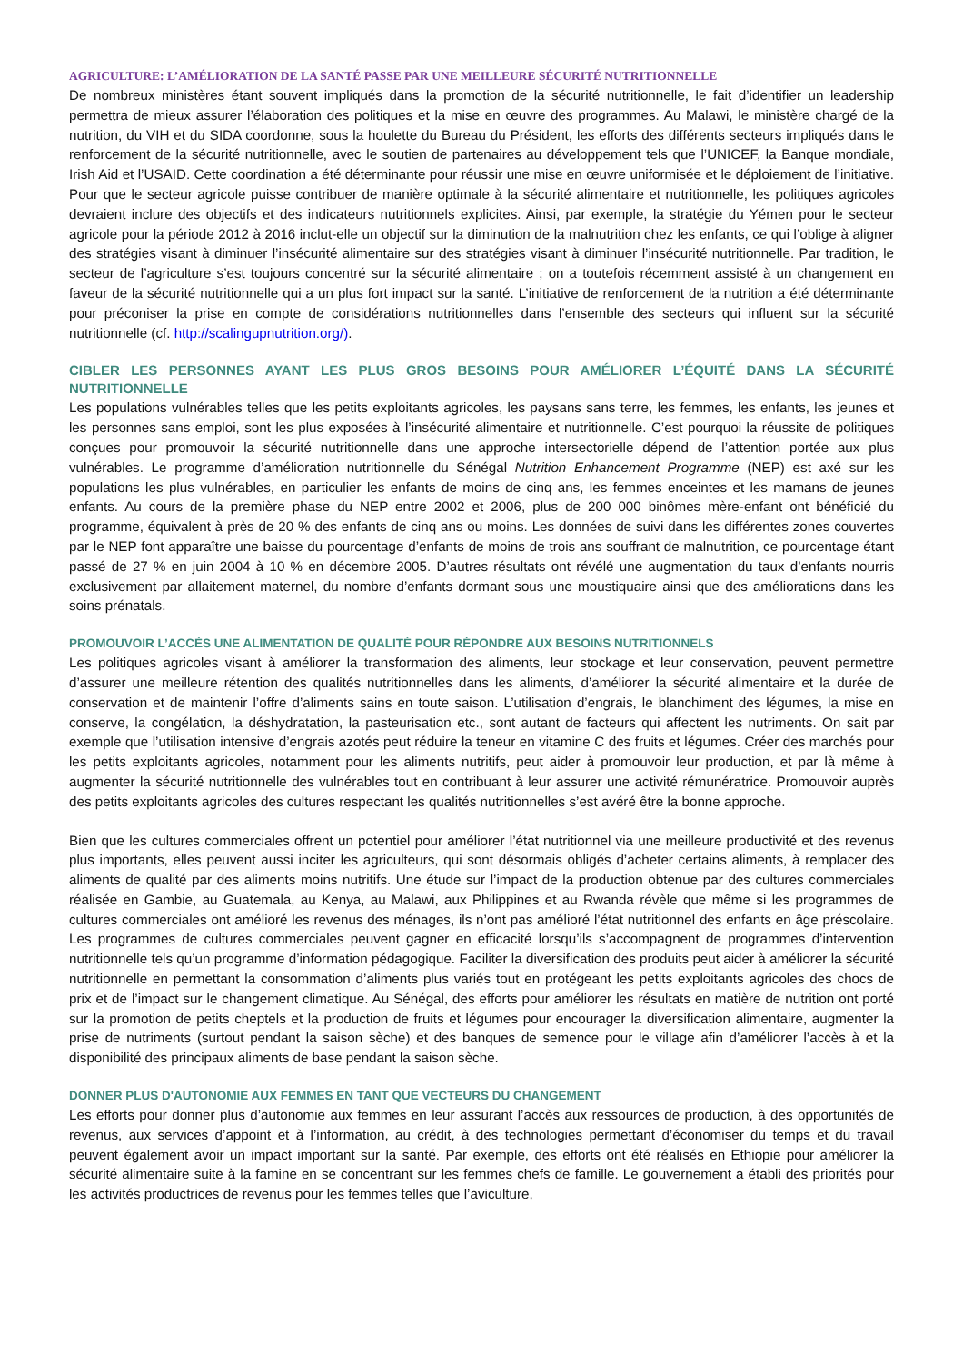AGRICULTURE: L’AMÉLIORATION DE LA SANTÉ PASSE PAR UNE MEILLEURE SÉCURITÉ NUTRITIONNELLE
De nombreux ministères étant souvent impliqués dans la promotion de la sécurité nutritionnelle, le fait d’identifier un leadership permettra de mieux assurer l’élaboration des politiques et la mise en œuvre des programmes. Au Malawi, le ministère chargé de la nutrition, du VIH et du SIDA coordonne, sous la houlette du Bureau du Président, les efforts des différents secteurs impliqués dans le renforcement de la sécurité nutritionnelle, avec le soutien de partenaires au développement tels que l’UNICEF, la Banque mondiale, Irish Aid et l’USAID. Cette coordination a été déterminante pour réussir une mise en œuvre uniformisée et le déploiement de l’initiative. Pour que le secteur agricole puisse contribuer de manière optimale à la sécurité alimentaire et nutritionnelle, les politiques agricoles devraient inclure des objectifs et des indicateurs nutritionnels explicites. Ainsi, par exemple, la stratégie du Yémen pour le secteur agricole pour la période 2012 à 2016 inclut-elle un objectif sur la diminution de la malnutrition chez les enfants, ce qui l’oblige à aligner des stratégies visant à diminuer l’insécurité alimentaire sur des stratégies visant à diminuer l’insécurité nutritionnelle. Par tradition, le secteur de l’agriculture s’est toujours concentré sur la sécurité alimentaire ; on a toutefois récemment assisté à un changement en faveur de la sécurité nutritionnelle qui a un plus fort impact sur la santé. L’initiative de renforcement de la nutrition a été déterminante pour préconiser la prise en compte de considérations nutritionnelles dans l’ensemble des secteurs qui influent sur la sécurité nutritionnelle (cf. http://scalingupnutrition.org/).
CIBLER LES PERSONNES AYANT LES PLUS GROS BESOINS POUR AMÉLIORER L’ÉQUITÉ DANS LA SÉCURITÉ NUTRITIONNELLE
Les populations vulnérables telles que les petits exploitants agricoles, les paysans sans terre, les femmes, les enfants, les jeunes et les personnes sans emploi, sont les plus exposées à l’insécurité alimentaire et nutritionnelle. C’est pourquoi la réussite de politiques conçues pour promouvoir la sécurité nutritionnelle dans une approche intersectorielle dépend de l’attention portée aux plus vulnérables. Le programme d’amélioration nutritionnelle du Sénégal Nutrition Enhancement Programme (NEP) est axé sur les populations les plus vulnérables, en particulier les enfants de moins de cinq ans, les femmes enceintes et les mamans de jeunes enfants. Au cours de la première phase du NEP entre 2002 et 2006, plus de 200 000 binômes mère-enfant ont bénéficié du programme, équivalent à près de 20 % des enfants de cinq ans ou moins. Les données de suivi dans les différentes zones couvertes par le NEP font apparaître une baisse du pourcentage d’enfants de moins de trois ans souffrant de malnutrition, ce pourcentage étant passé de 27 % en juin 2004 à 10 % en décembre 2005. D’autres résultats ont révélé une augmentation du taux d’enfants nourris exclusivement par allaitement maternel, du nombre d’enfants dormant sous une moustiquaire ainsi que des améliorations dans les soins prénatals.
PROMOUVOIR L’ACCÈS UNE ALIMENTATION DE QUALITÉ POUR RÉPONDRE AUX BESOINS NUTRITIONNELS
Les politiques agricoles visant à améliorer la transformation des aliments, leur stockage et leur conservation, peuvent permettre d’assurer une meilleure rétention des qualités nutritionnelles dans les aliments, d’améliorer la sécurité alimentaire et la durée de conservation et de maintenir l’offre d’aliments sains en toute saison. L’utilisation d’engrais, le blanchiment des légumes, la mise en conserve, la congélation, la déshydratation, la pasteurisation etc., sont autant de facteurs qui affectent les nutriments. On sait par exemple que l’utilisation intensive d’engrais azotés peut réduire la teneur en vitamine C des fruits et légumes. Créer des marchés pour les petits exploitants agricoles, notamment pour les aliments nutritifs, peut aider à promouvoir leur production, et par là même à augmenter la sécurité nutritionnelle des vulnérables tout en contribuant à leur assurer une activité rémunératrice. Promouvoir auprès des petits exploitants agricoles des cultures respectant les qualités nutritionnelles s’est avéré être la bonne approche.
Bien que les cultures commerciales offrent un potentiel pour améliorer l’état nutritionnel via une meilleure productivité et des revenus plus importants, elles peuvent aussi inciter les agriculteurs, qui sont désormais obligés d’acheter certains aliments, à remplacer des aliments de qualité par des aliments moins nutritifs. Une étude sur l’impact de la production obtenue par des cultures commerciales réalisée en Gambie, au Guatemala, au Kenya, au Malawi, aux Philippines et au Rwanda révèle que même si les programmes de cultures commerciales ont amélioré les revenus des ménages, ils n’ont pas amélioré l’état nutritionnel des enfants en âge préscolaire. Les programmes de cultures commerciales peuvent gagner en efficacité lorsqu’ils s’accompagnent de programmes d’intervention nutritionnelle tels qu’un programme d’information pédagogique. Faciliter la diversification des produits peut aider à améliorer la sécurité nutritionnelle en permettant la consommation d’aliments plus variés tout en protégeant les petits exploitants agricoles des chocs de prix et de l’impact sur le changement climatique. Au Sénégal, des efforts pour améliorer les résultats en matière de nutrition ont porté sur la promotion de petits cheptels et la production de fruits et légumes pour encourager la diversification alimentaire, augmenter la prise de nutriments (surtout pendant la saison sèche) et des banques de semence pour le village afin d’améliorer l’accès à et la disponibilité des principaux aliments de base pendant la saison sèche.
DONNER PLUS D'AUTONOMIE AUX FEMMES EN TANT QUE VECTEURS DU CHANGEMENT
Les efforts pour donner plus d’autonomie aux femmes en leur assurant l’accès aux ressources de production, à des opportunités de revenus, aux services d’appoint et à l’information, au crédit, à des technologies permettant d’économiser du temps et du travail peuvent également avoir un impact important sur la santé. Par exemple, des efforts ont été réalisés en Ethiopie pour améliorer la sécurité alimentaire suite à la famine en se concentrant sur les femmes chefs de famille. Le gouvernement a établi des priorités pour les activités productrices de revenus pour les femmes telles que l’aviculture,